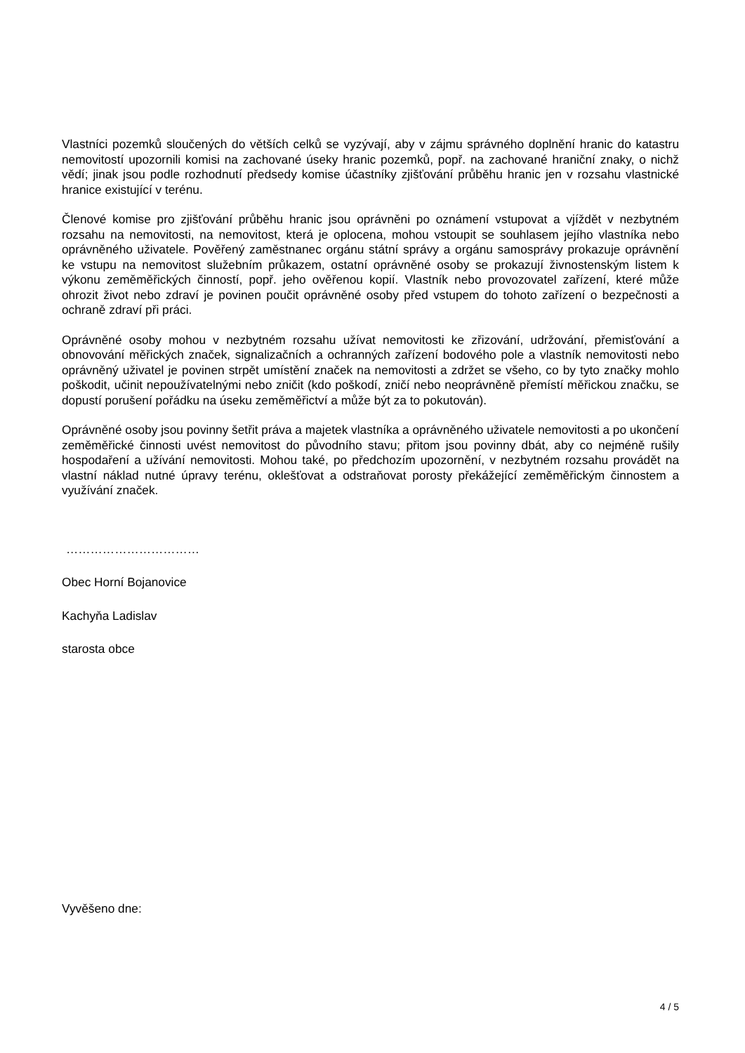Vlastníci pozemků sloučených do větších celků se vyzývají, aby v zájmu správného doplnění hranic do katastru nemovitostí upozornili komisi na zachované úseky hranic pozemků, popř. na zachované hraniční znaky, o nichž vědí; jinak jsou podle rozhodnutí předsedy komise účastníky zjišťování průběhu hranic jen v rozsahu vlastnické hranice existující v terénu.
Členové komise pro zjišťování průběhu hranic jsou oprávněni po oznámení vstupovat a vjíždět v nezbytném rozsahu na nemovitosti, na nemovitost, která je oplocena, mohou vstoupit se souhlasem jejího vlastníka nebo oprávněného uživatele. Pověřený zaměstnanec orgánu státní správy a orgánu samosprávy prokazuje oprávnění ke vstupu na nemovitost služebním průkazem, ostatní oprávněné osoby se prokazují živnostenským listem k výkonu zeměměřických činností, popř. jeho ověřenou kopií. Vlastník nebo provozovatel zařízení, které může ohrozit život nebo zdraví je povinen poučit oprávněné osoby před vstupem do tohoto zařízení o bezpečnosti a ochraně zdraví při práci.
Oprávněné osoby mohou v nezbytném rozsahu užívat nemovitosti ke zřizování, udržování, přemisťování a obnovování měřických značek, signalizačních a ochranných zařízení bodového pole a vlastník nemovitosti nebo oprávněný uživatel je povinen strpět umístění značek na nemovitosti a zdržet se všeho, co by tyto značky mohlo poškodit, učinit nepoužívatelnými nebo zničit (kdo poškodí, zničí nebo neoprávněně přemístí měřickou značku, se dopustí porušení pořádku na úseku zeměměřictví a může být za to pokutován).
Oprávněné osoby jsou povinny šetřit práva a majetek vlastníka a oprávněného uživatele nemovitosti a po ukončení zeměměřické činnosti uvést nemovitost do původního stavu; přitom jsou povinny dbát, aby co nejméně rušily hospodaření a užívání nemovitosti. Mohou také, po předchozím upozornění, v nezbytném rozsahu provádět na vlastní náklad nutné úpravy terénu, oklešťovat a odstraňovat porosty překážející zeměměřickým činnostem a využívání značek.
……………………………
Obec Horní Bojanovice
Kachyňa Ladislav
starosta obce
Vyvěšeno dne:
4 / 5